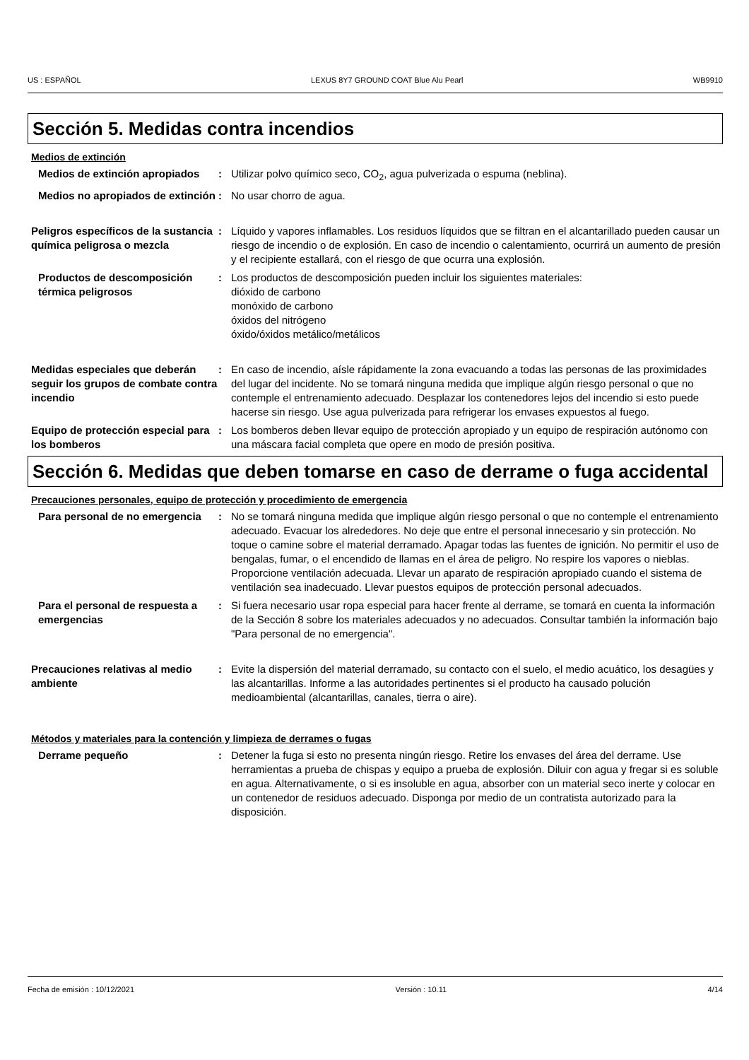US : ESPAÑOL LEXUS 8Y7 GROUND COAT Blue Alu Pearl WB9910
Sección 5. Medidas contra incendios
Medios de extinción
Medios de extinción apropiados
: Utilizar polvo químico seco, CO<sub>2</sub>, agua pulverizada o espuma (neblina).
Medios no apropiados de extinción
: No usar chorro de agua.
Peligros específicos de la sustancia química peligrosa o mezcla
: Líquido y vapores inflamables. Los residuos líquidos que se filtran en el alcantarillado pueden causar un riesgo de incendio o de explosión. En caso de incendio o calentamiento, ocurrirá un aumento de presión y el recipiente estallará, con el riesgo de que ocurra una explosión.
Productos de descomposición térmica peligrosos
: Los productos de descomposición pueden incluir los siguientes materiales:
dióxido de carbono
monóxido de carbono
óxidos del nitrógeno
óxido/óxidos metálico/metálicos
Medidas especiales que deberán seguir los grupos de combate contra incendio
: En caso de incendio, aísle rápidamente la zona evacuando a todas las personas de las proximidades del lugar del incidente. No se tomará ninguna medida que implique algún riesgo personal o que no contemple el entrenamiento adecuado. Desplazar los contenedores lejos del incendio si esto puede hacerse sin riesgo. Use agua pulverizada para refrigerar los envases expuestos al fuego.
Equipo de protección especial para los bomberos
: Los bomberos deben llevar equipo de protección apropiado y un equipo de respiración autónomo con una máscara facial completa que opere en modo de presión positiva.
Sección 6. Medidas que deben tomarse en caso de derrame o fuga accidental
Precauciones personales, equipo de protección y procedimiento de emergencia
Para personal de no emergencia
: No se tomará ninguna medida que implique algún riesgo personal o que no contemple el entrenamiento adecuado. Evacuar los alrededores. No deje que entre el personal innecesario y sin protección. No toque o camine sobre el material derramado. Apagar todas las fuentes de ignición. No permitir el uso de bengalas, fumar, o el encendido de llamas en el área de peligro. No respire los vapores o nieblas. Proporcione ventilación adecuada. Llevar un aparato de respiración apropiado cuando el sistema de ventilación sea inadecuado. Llevar puestos equipos de protección personal adecuados.
Para el personal de respuesta a emergencias
: Si fuera necesario usar ropa especial para hacer frente al derrame, se tomará en cuenta la información de la Sección 8 sobre los materiales adecuados y no adecuados. Consultar también la información bajo "Para personal de no emergencia".
Precauciones relativas al medio ambiente
: Evite la dispersión del material derramado, su contacto con el suelo, el medio acuático, los desagües y las alcantarillas. Informe a las autoridades pertinentes si el producto ha causado polución medioambiental (alcantarillas, canales, tierra o aire).
Métodos y materiales para la contención y limpieza de derrames o fugas
Derrame pequeño : Detener la fuga si esto no presenta ningún riesgo. Retire los envases del área del derrame. Use herramientas a prueba de chispas y equipo a prueba de explosión. Diluir con agua y fregar si es soluble en agua. Alternativamente, o si es insoluble en agua, absorber con un material seco inerte y colocar en un contenedor de residuos adecuado. Disponga por medio de un contratista autorizado para la disposición.
Fecha de emisión : 10/12/2021 Versión : 10.11 4/14